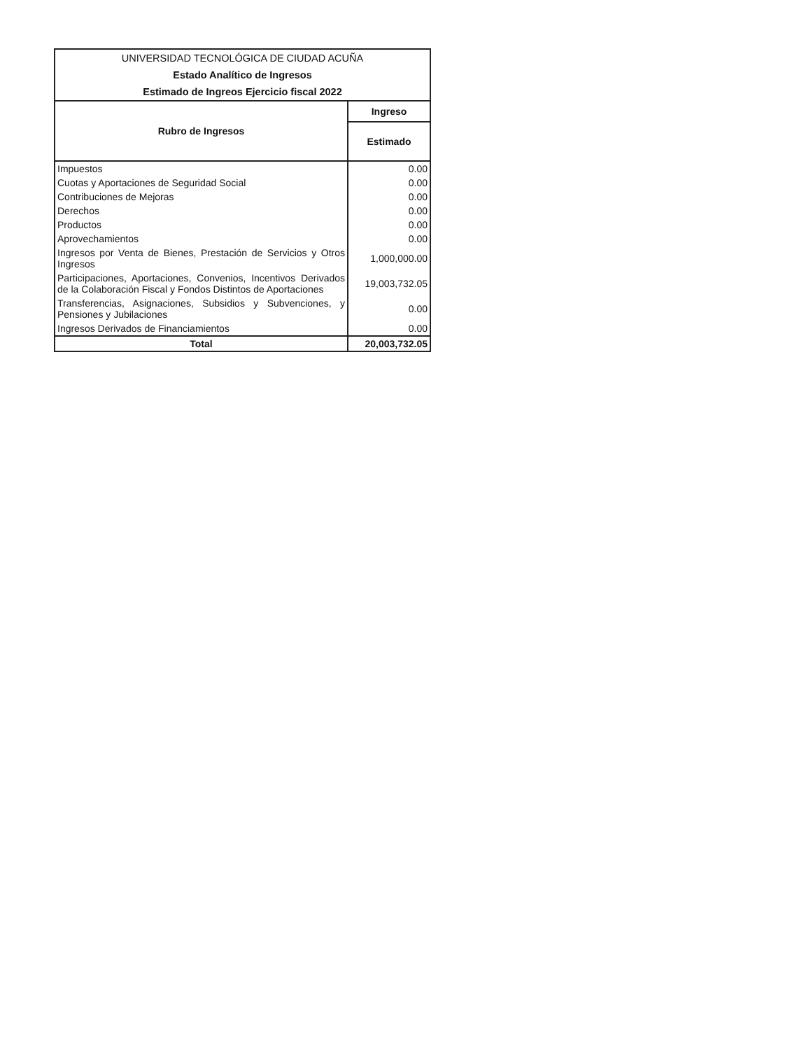| UNIVERSIDAD TECNOLÓGICA DE CIUDAD ACUÑA | |
| --- | --- |
| Estado Analítico de Ingresos | |
| Estimado de Ingreos Ejercicio fiscal 2022 | |
| Rubro de Ingresos | Ingreso |
| | Estimado |
| Impuestos | 0.00 |
| Cuotas y Aportaciones de Seguridad Social | 0.00 |
| Contribuciones de Mejoras | 0.00 |
| Derechos | 0.00 |
| Productos | 0.00 |
| Aprovechamientos | 0.00 |
| Ingresos por Venta de Bienes, Prestación de Servicios y Otros Ingresos | 1,000,000.00 |
| Participaciones, Aportaciones, Convenios, Incentivos Derivados de la Colaboración Fiscal y Fondos Distintos de Aportaciones | 19,003,732.05 |
| Transferencias, Asignaciones, Subsidios y Subvenciones, y Pensiones y Jubilaciones | 0.00 |
| Ingresos Derivados de Financiamientos | 0.00 |
| Total | 20,003,732.05 |